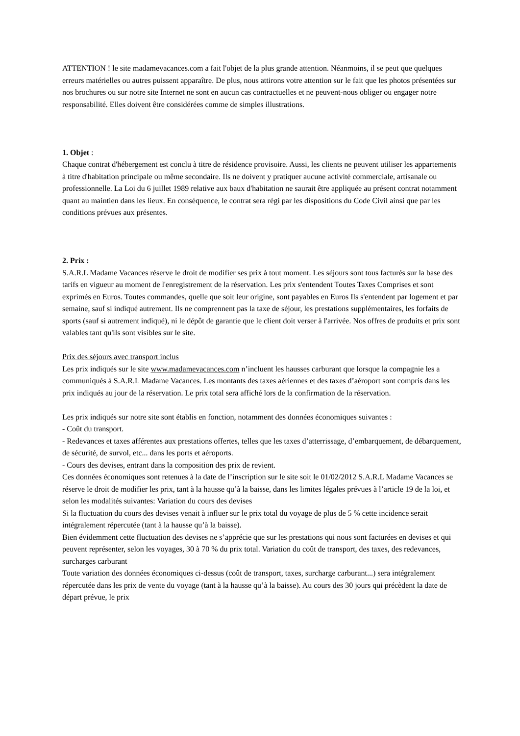ATTENTION ! le site madamevacances.com a fait l'objet de la plus grande attention. Néanmoins, il se peut que quelques erreurs matérielles ou autres puissent apparaître. De plus, nous attirons votre attention sur le fait que les photos présentées sur nos brochures ou sur notre site Internet ne sont en aucun cas contractuelles et ne peuvent-nous obliger ou engager notre responsabilité. Elles doivent être considérées comme de simples illustrations.
1. Objet :
Chaque contrat d'hébergement est conclu à titre de résidence provisoire. Aussi, les clients ne peuvent utiliser les appartements à titre d'habitation principale ou même secondaire. Ils ne doivent y pratiquer aucune activité commerciale, artisanale ou professionnelle. La Loi du 6 juillet 1989 relative aux baux d'habitation ne saurait être appliquée au présent contrat notamment quant au maintien dans les lieux. En conséquence, le contrat sera régi par les dispositions du Code Civil ainsi que par les conditions prévues aux présentes.
2. Prix :
S.A.R.L Madame Vacances réserve le droit de modifier ses prix à tout moment. Les séjours sont tous facturés sur la base des tarifs en vigueur au moment de l'enregistrement de la réservation. Les prix s'entendent Toutes Taxes Comprises et sont exprimés en Euros. Toutes commandes, quelle que soit leur origine, sont payables en Euros Ils s'entendent par logement et par semaine, sauf si indiqué autrement. Ils ne comprennent pas la taxe de séjour, les prestations supplémentaires, les forfaits de sports (sauf si autrement indiqué), ni le dépôt de garantie que le client doit verser à l'arrivée. Nos offres de produits et prix sont valables tant qu'ils sont visibles sur le site.
Prix des séjours avec transport inclus
Les prix indiqués sur le site www.madamevacances.com n’incluent les hausses carburant que lorsque la compagnie les a communiqués à S.A.R.L Madame Vacances. Les montants des taxes aériennes et des taxes d’aéroport sont compris dans les prix indiqués au jour de la réservation. Le prix total sera affiché lors de la confirmation de la réservation.
Les prix indiqués sur notre site sont établis en fonction, notamment des données économiques suivantes :
- Coût du transport.
- Redevances et taxes afférentes aux prestations offertes, telles que les taxes d’atterrissage, d’embarquement, de débarquement, de sécurité, de survol, etc... dans les ports et aéroports.
- Cours des devises, entrant dans la composition des prix de revient.
Ces données économiques sont retenues à la date de l’inscription sur le site soit le 01/02/2012 S.A.R.L Madame Vacances se réserve le droit de modifier les prix, tant à la hausse qu’à la baisse, dans les limites légales prévues à l’article 19 de la loi, et selon les modalités suivantes: Variation du cours des devises
Si la fluctuation du cours des devises venait à influer sur le prix total du voyage de plus de 5 % cette incidence serait intégralement répercutée (tant à la hausse qu’à la baisse).
Bien évidemment cette fluctuation des devises ne s’apprécie que sur les prestations qui nous sont facturées en devises et qui peuvent représenter, selon les voyages, 30 à 70 % du prix total. Variation du coût de transport, des taxes, des redevances, surcharges carburant
Toute variation des données économiques ci-dessus (coût de transport, taxes, surcharge carburant...) sera intégralement répercutée dans les prix de vente du voyage (tant à la hausse qu’à la baisse). Au cours des 30 jours qui précèdent la date de départ prévue, le prix